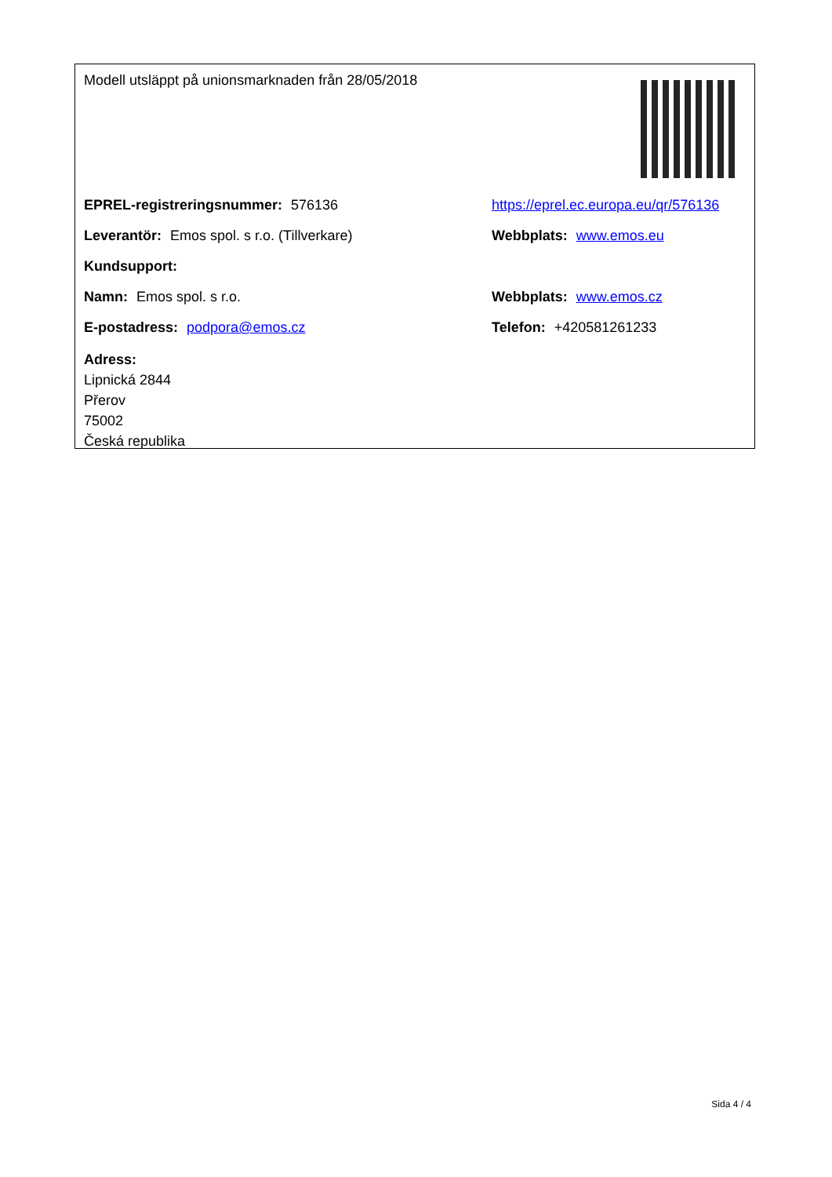Modell utsläppt på unionsmarknaden från 28/05/2018
EPREL-registreringsnummer: 576136
https://eprel.ec.europa.eu/qr/576136
Leverantör: Emos spol. s r.o. (Tillverkare) Webbplats: www.emos.eu
Kundsupport:
Namn: Emos spol. s r.o. Webbplats: www.emos.cz
E-postadress: podpora@emos.cz Telefon: +420581261233
Adress:
Lipnická 2844
Přerov
75002
Česká republika
Sida 4 / 4